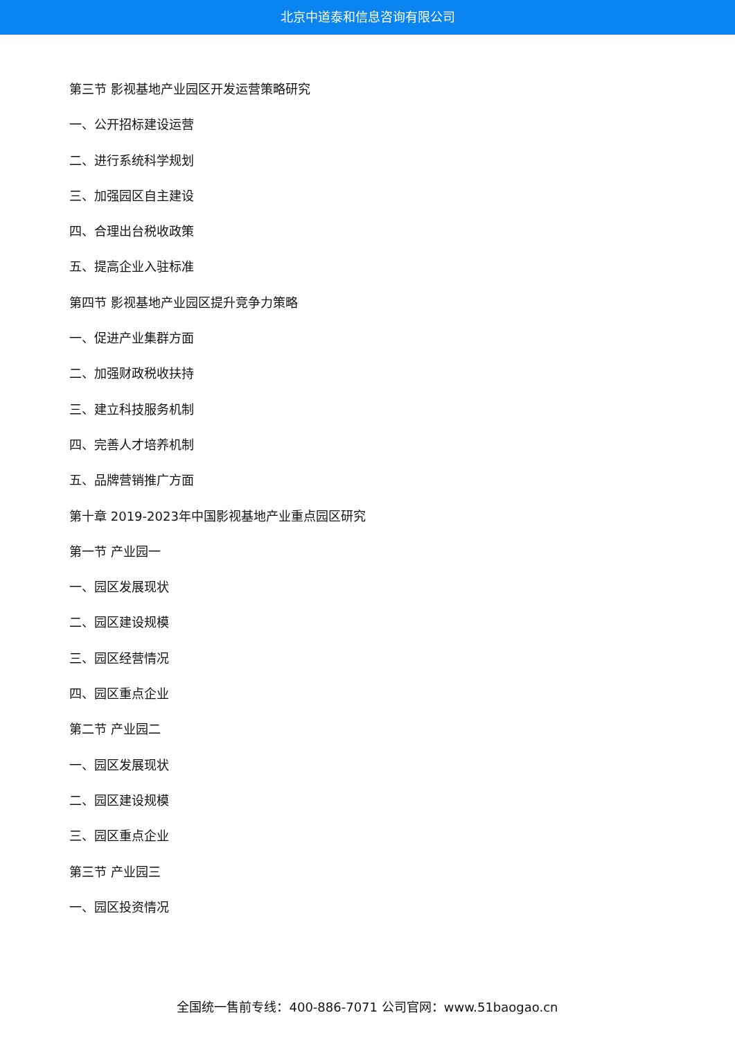北京中道泰和信息咨询有限公司
第三节 影视基地产业园区开发运营策略研究
一、公开招标建设运营
二、进行系统科学规划
三、加强园区自主建设
四、合理出台税收政策
五、提高企业入驻标准
第四节 影视基地产业园区提升竞争力策略
一、促进产业集群方面
二、加强财政税收扶持
三、建立科技服务机制
四、完善人才培养机制
五、品牌营销推广方面
第十章 2019-2023年中国影视基地产业重点园区研究
第一节 产业园一
一、园区发展现状
二、园区建设规模
三、园区经营情况
四、园区重点企业
第二节 产业园二
一、园区发展现状
二、园区建设规模
三、园区重点企业
第三节 产业园三
一、园区投资情况
全国统一售前专线：400-886-7071 公司官网：www.51baogao.cn